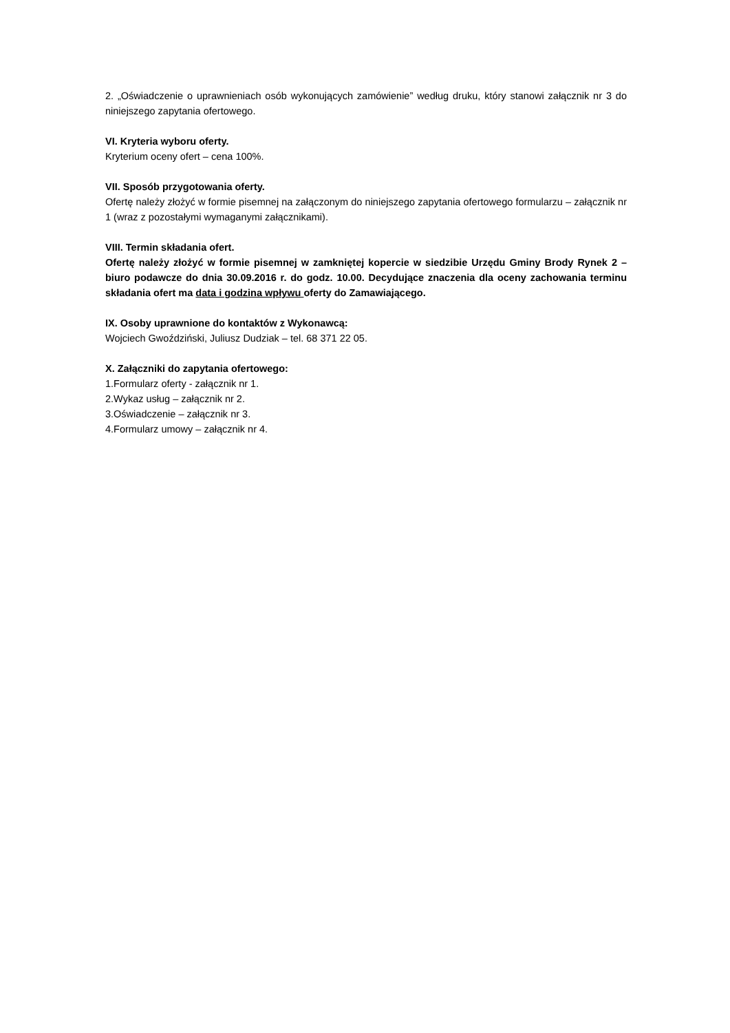2. „Oświadczenie o uprawnieniach osób wykonujących zamówienie” według druku, który stanowi załącznik nr 3 do niniejszego zapytania ofertowego.
VI. Kryteria wyboru oferty.
Kryterium oceny ofert – cena 100%.
VII. Sposób przygotowania oferty.
Ofertę należy złożyć w formie pisemnej na załączonym do niniejszego zapytania ofertowego formularzu – załącznik nr 1 (wraz z pozostałymi wymaganymi załącznikami).
VIII. Termin składania ofert.
Ofertę należy złożyć w formie pisemnej w zamkniętej kopercie w siedzibie Urzędu Gminy Brody Rynek 2 – biuro podawcze do dnia 30.09.2016 r. do godz. 10.00. Decydujące znaczenia dla oceny zachowania terminu składania ofert ma data i godzina wpływu oferty do Zamawiającego.
IX. Osoby uprawnione do kontaktów z Wykonawcą:
Wojciech Gwoździński, Juliusz Dudziak – tel. 68 371 22 05.
X. Załączniki do zapytania ofertowego:
1.Formularz oferty - załącznik nr 1.
2.Wykaz usług – załącznik nr 2.
3.Oświadczenie – załącznik nr 3.
4.Formularz umowy – załącznik nr 4.